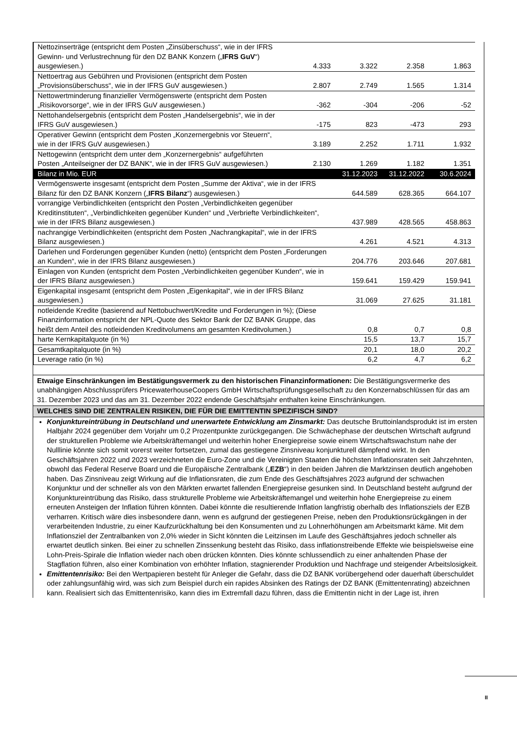| Nettozinserträge (entspricht dem Posten „Zinsüberschuss“, wie in der IFRS Gewinn- und Verlustrechnung für den DZ BANK Konzern („ IFRS GuV “) ausgewiesen.) | 4.333 | 3.322 | 2.358 | 1.863 |
| Nettoertrag aus Gebühren und Provisionen (entspricht dem Posten „Provisionsüberschuss“, wie in der IFRS GuV ausgewiesen.) | 2.807 | 2.749 | 1.565 | 1.314 |
| Nettowertminderung finanzieller Vermögenswerte (entspricht dem Posten „Risikovorsorge“, wie in der IFRS GuV ausgewiesen.) | -362 | -304 | -206 | -52 |
| Nettohandelsergebnis (entspricht dem Posten „Handelsergebnis“, wie in der IFRS GuV ausgewiesen.) | -175 | 823 | -473 | 293 |
| Operativer Gewinn (entspricht dem Posten „Konzernergebnis vor Steuern“, wie in der IFRS GuV ausgewiesen.) | 3.189 | 2.252 | 1.711 | 1.932 |
| Nettogewinn (entspricht dem unter dem „Konzernergebnis“ aufgeführten Posten „Anteilseigner der DZ BANK“, wie in der IFRS GuV ausgewiesen.) | 2.130 | 1.269 | 1.182 | 1.351 |
| Bilanz in Mio. EUR | | 31.12.2023 | 31.12.2022 | 30.6.2024 |
| Vermögenswerte insgesamt (entspricht dem Posten „Summe der Aktiva“, wie in der IFRS Bilanz für den DZ BANK Konzern („ IFRS Bilanz “) ausgewiesen.) | | 644.589 | 628.365 | 664.107 |
| vorrangige Verbindlichkeiten (entspricht den Posten „Verbindlichkeiten gegenüber Kreditinstituten“, „Verbindlichkeiten gegenüber Kunden“ und „Verbriefte Verbindlichkeiten“, wie in der IFRS Bilanz ausgewiesen.) | | 437.989 | 428.565 | 458.863 |
| nachrangige Verbindlichkeiten (entspricht dem Posten „Nachrangkapital“, wie in der IFRS Bilanz ausgewiesen.) | | 4.261 | 4.521 | 4.313 |
| Darlehen und Forderungen gegenüber Kunden (netto) (entspricht dem Posten „Forderungen an Kunden“, wie in der IFRS Bilanz ausgewiesen.) | | 204.776 | 203.646 | 207.681 |
| Einlagen von Kunden (entspricht dem Posten „Verbindlichkeiten gegenüber Kunden“, wie in der IFRS Bilanz ausgewiesen.) | | 159.641 | 159.429 | 159.941 |
| Eigenkapital insgesamt (entspricht dem Posten „Eigenkapital“, wie in der IFRS Bilanz ausgewiesen.) | | 31.069 | 27.625 | 31.181 |
| notleidende Kredite (basierend auf Nettobuchwert/Kredite und Forderungen in %); (Diese Finanzinformation entspricht der NPL-Quote des Sektor Bank der DZ BANK Gruppe, das heißt dem Anteil des notleidenden Kreditvolumens am gesamten Kreditvolumen.) | | 0,8 | 0,7 | 0,8 |
| harte Kernkapitalquote (in %) | | 15,5 | 13,7 | 15,7 |
| Gesamtkapitalquote (in %) | | 20,1 | 18,0 | 20,2 |
| Leverage ratio (in %) | | 6,2 | 4,7 | 6,2 |
Etwaige Einschränkungen im Bestätigungsvermerk zu den historischen Finanzinformationen: Die Bestätigungsvermerke des unabhängigen Abschlussprüfers PricewaterhouseCoopers GmbH Wirtschaftsprüfungsgesellschaft zu den Konzernabschlüssen für das am 31. Dezember 2023 und das am 31. Dezember 2022 endende Geschäftsjahr enthalten keine Einschränkungen.
WELCHES SIND DIE ZENTRALEN RISIKEN, DIE FÜR DIE EMITTENTIN SPEZIFISCH SIND?
Konjunktureintrübung in Deutschland und unerwartete Entwicklung am Zinsmarkt: Das deutsche Bruttoinlandsprodukt ist im ersten Halbjahr 2024 gegenüber dem Vorjahr um 0,2 Prozentpunkte zurückgegangen. Die Schwächephase der deutschen Wirtschaft aufgrund der strukturellen Probleme wie Arbeitskräftemangel und weiterhin hoher Energiepreise sowie einem Wirtschaftswachstum nahe der Nulllinie könnte sich somit vorerst weiter fortsetzen, zumal das gestiegene Zinsniveau konjunkturell dämpfend wirkt. In den Geschäftsjahren 2022 und 2023 verzeichneten die Euro-Zone und die Vereinigten Staaten die höchsten Inflationsraten seit Jahrzehnten, obwohl das Federal Reserve Board und die Europäische Zentralbank („EZB“) in den beiden Jahren die Marktzinsen deutlich angehoben haben. Das Zinsniveau zeigt Wirkung auf die Inflationsraten, die zum Ende des Geschäftsjahres 2023 aufgrund der schwachen Konjunktur und der schneller als von den Märkten erwartet fallenden Energiepreise gesunken sind. In Deutschland besteht aufgrund der Konjunktureintrübung das Risiko, dass strukturelle Probleme wie Arbeitskräftemangel und weiterhin hohe Energiepreise zu einem erneuten Ansteigen der Inflation führen könnten. Dabei könnte die resultierende Inflation langfristig oberhalb des Inflationsziels der EZB verharren. Kritisch wäre dies insbesondere dann, wenn es aufgrund der gestiegenen Preise, neben den Produktionsrückgängen in der verarbeitenden Industrie, zu einer Kaufzurückhaltung bei den Konsumenten und zu Lohnerhöhungen am Arbeitsmarkt käme. Mit dem Inflationsziel der Zentralbanken von 2,0% wieder in Sicht könnten die Leitzinsen im Laufe des Geschäftsjahres jedoch schneller als erwartet deutlich sinken. Bei einer zu schnellen Zinssenkung besteht das Risiko, dass inflationstreibende Effekte wie beispielsweise eine Lohn-Preis-Spirale die Inflation wieder nach oben drücken könnten. Dies könnte schlussendlich zu einer anhaltenden Phase der Stagflation führen, also einer Kombination von erhöhter Inflation, stagnierender Produktion und Nachfrage und steigender Arbeitslosigkeit.
Emittentenrisiko: Bei den Wertpapieren besteht für Anleger die Gefahr, dass die DZ BANK vorübergehend oder dauerhaft überschuldet oder zahlungsunfähig wird, was sich zum Beispiel durch ein rapides Absinken des Ratings der DZ BANK (Emittentenrating) abzeichnen kann. Realisiert sich das Emittentenrisiko, kann dies im Extremfall dazu führen, dass die Emittentin nicht in der Lage ist, ihren
II